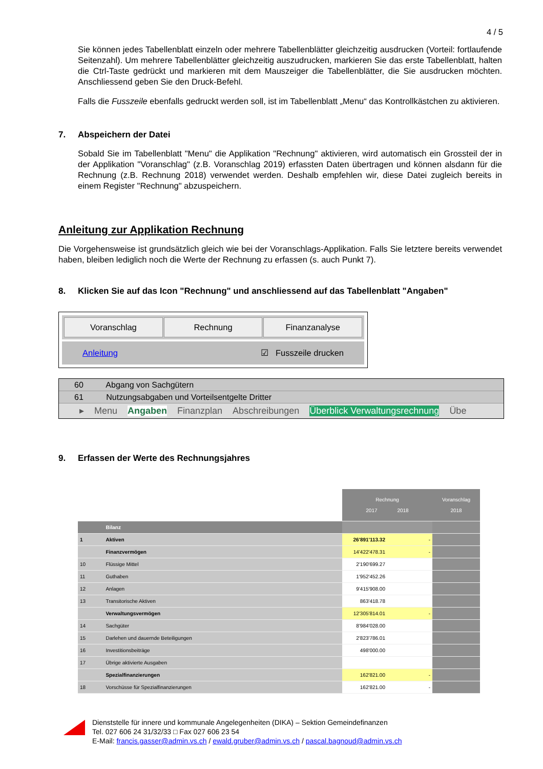4 / 5
Sie können jedes Tabellenblatt einzeln oder mehrere Tabellenblätter gleichzeitig ausdrucken (Vorteil: fortlaufende Seitenzahl). Um mehrere Tabellenblätter gleichzeitig auszudrucken, markieren Sie das erste Tabellenblatt, halten die Ctrl-Taste gedrückt und markieren mit dem Mauszeiger die Tabellenblätter, die Sie ausdrucken möchten. Anschliessend geben Sie den Druck-Befehl.
Falls die Fusszeile ebenfalls gedruckt werden soll, ist im Tabellenblatt „Menu“ das Kontrollkästchen zu aktivieren.
7. Abspeichern der Datei
Sobald Sie im Tabellenblatt "Menu" die Applikation "Rechnung" aktivieren, wird automatisch ein Grossteil der in der Applikation "Voranschlag" (z.B. Voranschlag 2019) erfassten Daten übertragen und können alsdann für die Rechnung (z.B. Rechnung 2018) verwendet werden. Deshalb empfehlen wir, diese Datei zugleich bereits in einem Register "Rechnung" abzuspeichern.
Anleitung zur Applikation Rechnung
Die Vorgehensweise ist grundsätzlich gleich wie bei der Voranschlags-Applikation. Falls Sie letztere bereits verwendet haben, bleiben lediglich noch die Werte der Rechnung zu erfassen (s. auch Punkt 7).
8. Klicken Sie auf das Icon "Rechnung" und anschliessend auf das Tabellenblatt "Angaben"
Voranschlag Rechnung Finanzanalyse
Anleitung ☑ Fusszeile drucken
60 Abgang von Sachgütern
61 Nutzungsabgaben und Vorteilsentgelte Dritter
▸ Menu Angaben Finanzplan Abschreibungen Überblick Verwaltungsrechnung Übe
9. Erfassen der Werte des Rechnungsjahres
| | | Rechnung 2017 2018 | | Voranschlag 2018 |
| | Bilanz | | | |
| 1 | Aktiven | 26'891'113.32 | - | |
| | Finanzvermögen | 14'422'478.31 | - | |
| 10 | Flüssige Mittel | 2'190'699.27 | | |
| 11 | Guthaben | 1'952'452.26 | | |
| 12 | Anlagen | 9'415'908.00 | | |
| 13 | Transitorische Aktiven | 863'418.78 | | |
| | Verwaltungsvermögen | 12'305'814.01 | - | |
| 14 | Sachgüter | 8'984'028.00 | | |
| 15 | Darlehen und dauernde Beteiligungen | 2'823'786.01 | | |
| 16 | Investitionsbeiträge | 498'000.00 | | |
| 17 | Übrige aktivierte Ausgaben | | | |
| | Spezialfinanzierungen | 162'821.00 | - | |
| 18 | Vorschüsse für Spezialfinanzierungen | 162'821.00 | - | |
Dienststelle für innere und kommunale Angelegenheiten (DIKA) – Sektion Gemeindefinanzen
Tel. 027 606 24 31/32/33 □ Fax 027 606 23 54
E-Mail: francis.gasser@admin.vs.ch / ewald.gruber@admin.vs.ch / pascal.bagnoud@admin.vs.ch